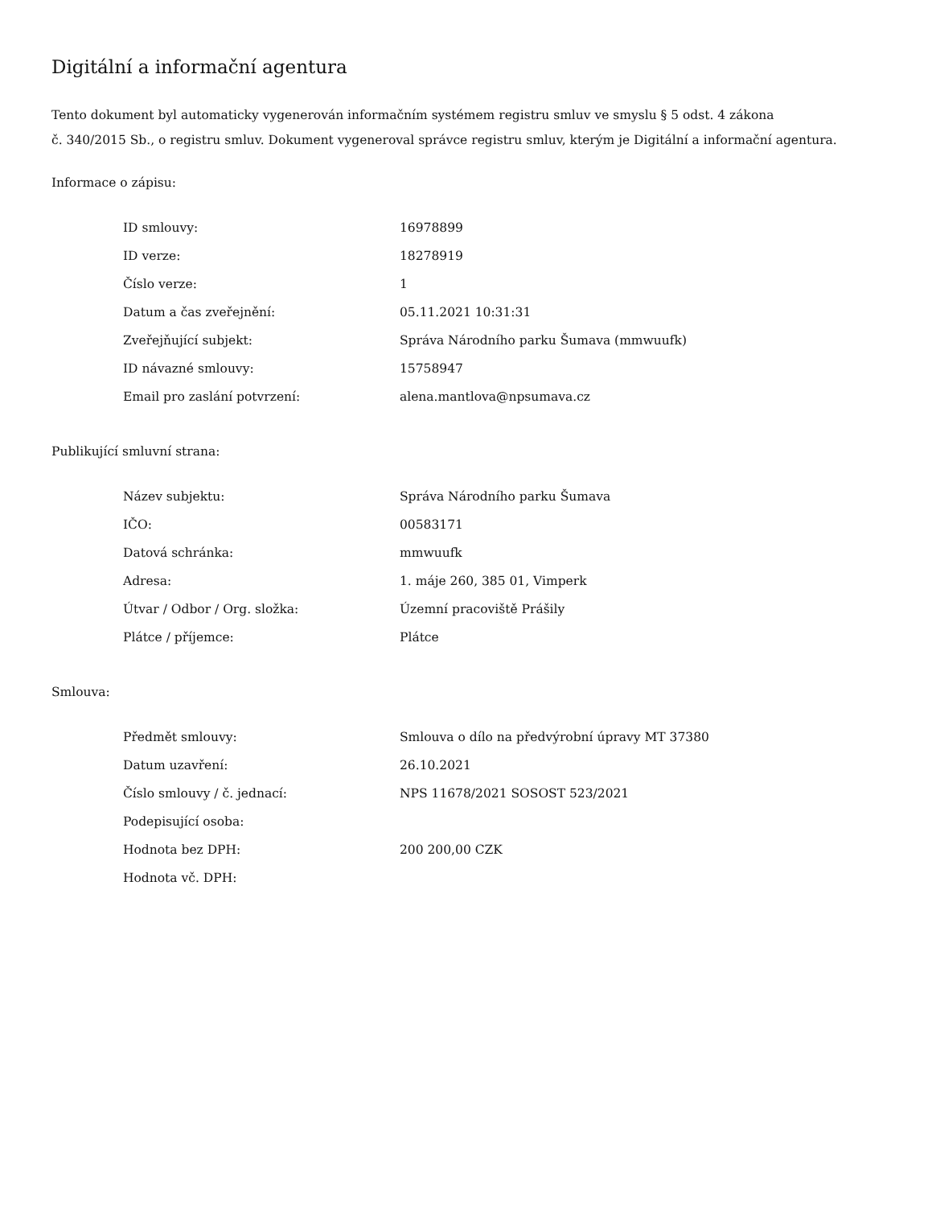Digitální a informační agentura
Tento dokument byl automaticky vygenerován informačním systémem registru smluv ve smyslu § 5 odst. 4 zákona
č. 340/2015 Sb., o registru smluv. Dokument vygeneroval správce registru smluv, kterým je Digitální a informační agentura.
Informace o zápisu:
| ID smlouvy: | 16978899 |
| ID verze: | 18278919 |
| Číslo verze: | 1 |
| Datum a čas zveřejnění: | 05.11.2021 10:31:31 |
| Zveřejňující subjekt: | Správa Národního parku Šumava (mmwuufk) |
| ID návazné smlouvy: | 15758947 |
| Email pro zaslání potvrzení: | alena.mantlova@npsumava.cz |
Publikující smluvní strana:
| Název subjektu: | Správa Národního parku Šumava |
| IČO: | 00583171 |
| Datová schránka: | mmwuufk |
| Adresa: | 1. máje 260, 385 01, Vimperk |
| Útvar / Odbor / Org. složka: | Územní pracoviště Prášily |
| Plátce / příjemce: | Plátce |
Smlouva:
| Předmět smlouvy: | Smlouva o dílo na předvýrobní úpravy MT 37380 |
| Datum uzavření: | 26.10.2021 |
| Číslo smlouvy / č. jednací: | NPS 11678/2021 SOSOST 523/2021 |
| Podepisující osoba: | |
| Hodnota bez DPH: | 200 200,00 CZK |
| Hodnota vč. DPH: | |